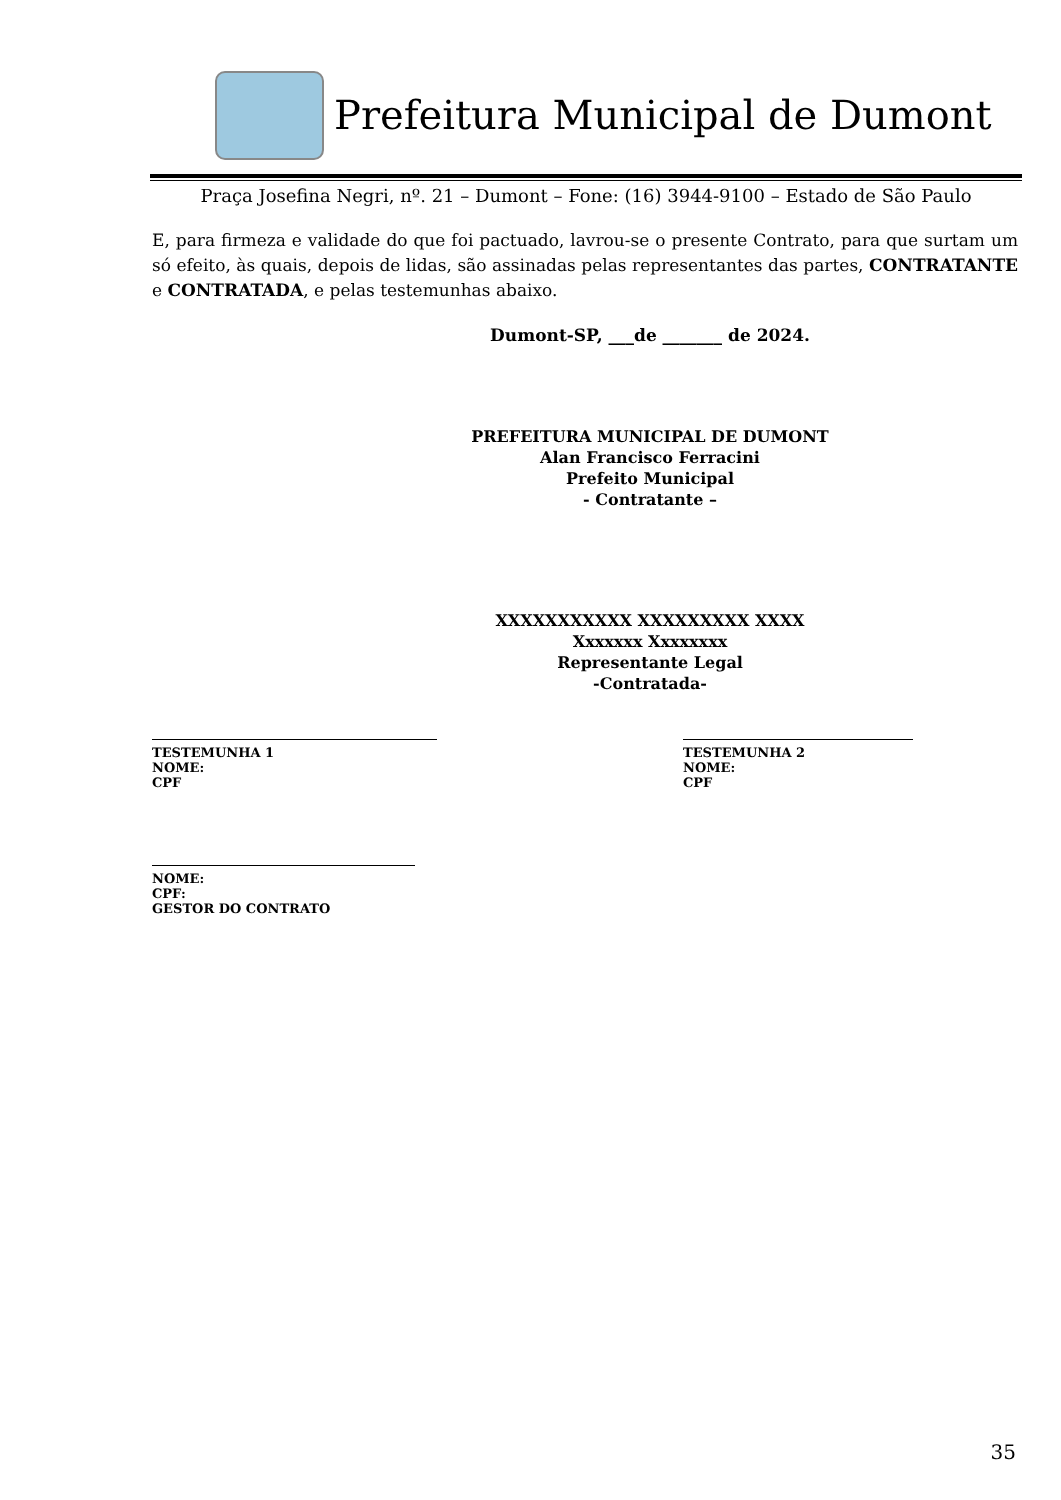Prefeitura Municipal de Dumont
Praça Josefina Negri, nº. 21 – Dumont – Fone: (16) 3944-9100 – Estado de São Paulo
E, para firmeza e validade do que foi pactuado, lavrou-se o presente Contrato, para que surtam um só efeito, às quais, depois de lidas, são assinadas pelas representantes das partes, CONTRATANTE e CONTRATADA, e pelas testemunhas abaixo.
Dumont-SP, ___de _______ de 2024.
PREFEITURA MUNICIPAL DE DUMONT
Alan Francisco Ferracini
Prefeito Municipal
- Contratante –
XXXXXXXXXXX XXXXXXXXX XXXX
Xxxxxxx Xxxxxxxx
Representante Legal
-Contratada-
TESTEMUNHA 1
NOME:
CPF
TESTEMUNHA 2
NOME:
CPF
NOME:
CPF:
GESTOR DO CONTRATO
35